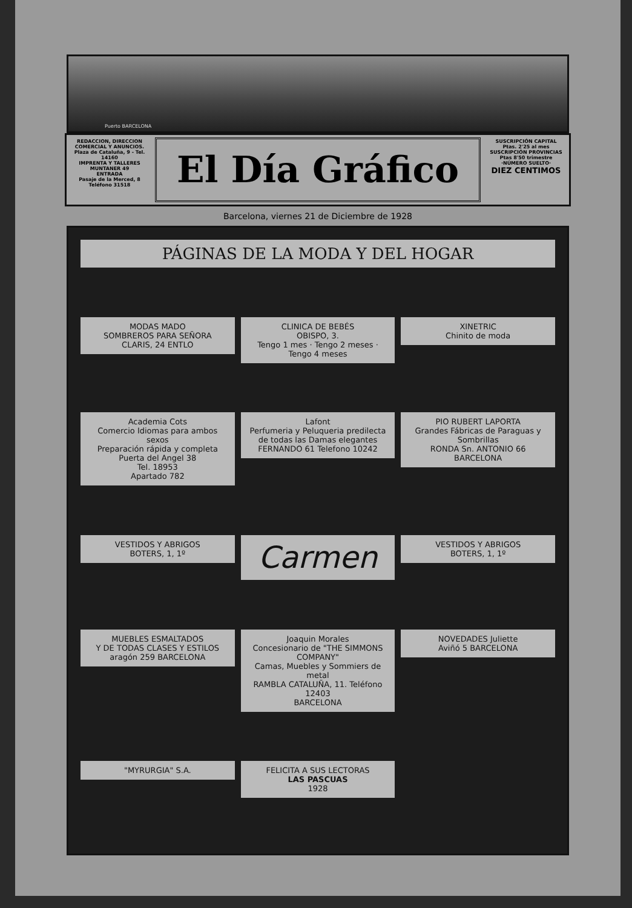Puerto BARCELONA
REDACCION, DIRECCION COMERCIAL Y ANUNCIOS.
Plaza de Cataluña, 9 - Tel. 14160
IMPRENTA Y TALLERES MUNTANER 49
ENTRADA
Pasaje de la Merced, 8
Teléfono 31518
El Día Gráfico
SUSCRIPCIÓN CAPITAL
Ptas. 2'25 al mes
SUSCRIPCIÓN PROVINCIAS
Ptas 8'50 trimestre
·NÚMERO SUELTO·
DIEZ CENTIMOS
Barcelona, viernes 21 de Diciembre de 1928
PÁGINAS DE LA MODA Y DEL HOGAR
MODAS MADO
SOMBREROS PARA SEÑORA
CLARIS, 24 ENTLO
CLINICA DE BEBÉS
OBISPO, 3.
Tengo 1 mes · Tengo 2 meses · Tengo 4 meses
XINETRIC
Chinito de moda
Academia Cots
Comercio Idiomas para ambos sexos
Preparación rápida y completa
Puerta del Angel 38
Tel. 18953
Apartado 782
Lafont
Perfumeria y Peluqueria predilecta de todas las Damas elegantes
FERNANDO 61 Telefono 10242
PIO RUBERT LAPORTA
Grandes Fábricas de Paraguas y Sombrillas
RONDA Sn. ANTONIO 66
BARCELONA
VESTIDOS Y ABRIGOS
BOTERS, 1, 1º
Carmen
VESTIDOS Y ABRIGOS
BOTERS, 1, 1º
MUEBLES ESMALTADOS
Y DE TODAS CLASES Y ESTILOS
aragón 259 BARCELONA
Joaquin Morales
Concesionario de "THE SIMMONS COMPANY"
Camas, Muebles y Sommiers de metal
RAMBLA CATALUÑA, 11. Teléfono 12403
BARCELONA
NOVEDADES Juliette
Aviñó 5 BARCELONA
"MYRURGIA" S.A.
FELICITA A SUS LECTORAS
LAS PASCUAS
1928